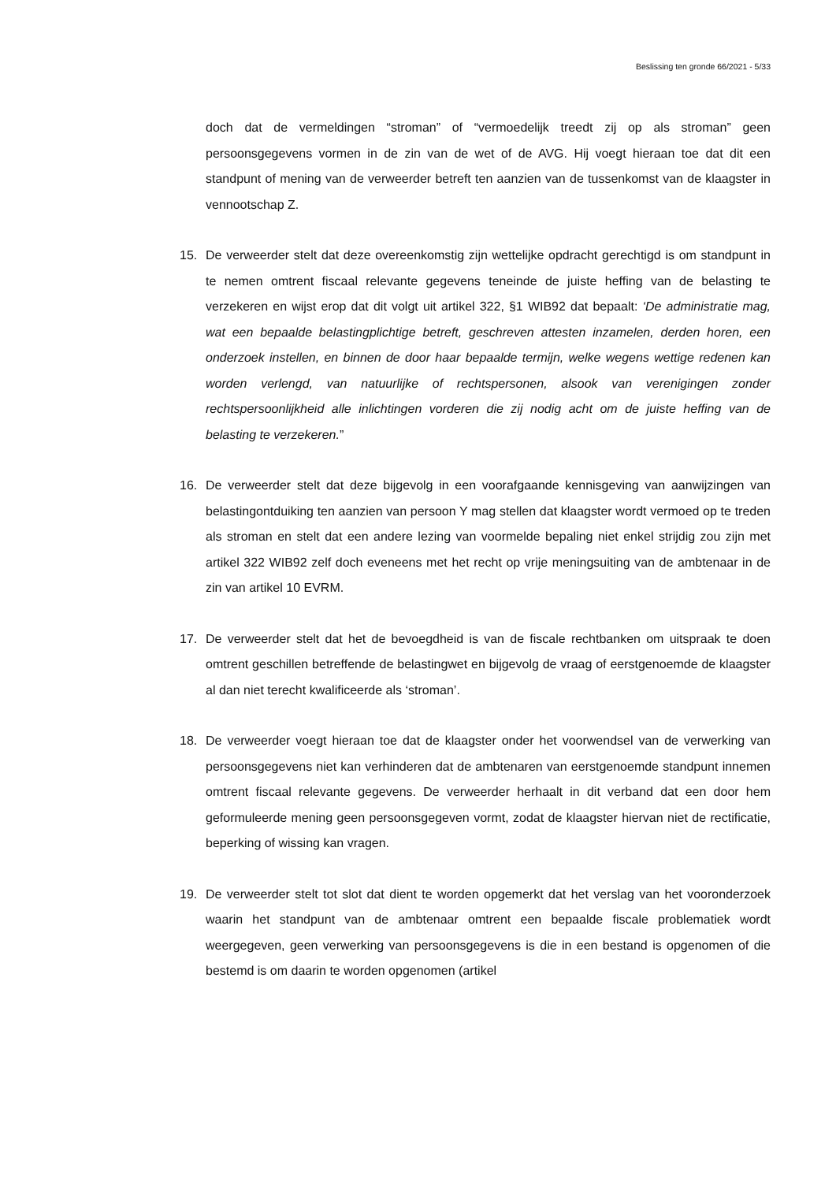Beslissing ten gronde 66/2021 - 5/33
doch dat de vermeldingen “stroman” of “vermoedelijk treedt zij op als stroman” geen persoonsgegevens vormen in de zin van de wet of de AVG. Hij voegt hieraan toe dat dit een standpunt of mening van de verweerder betreft ten aanzien van de tussenkomst van de klaagster in vennootschap Z.
15. De verweerder stelt dat deze overeenkomstig zijn wettelijke opdracht gerechtigd is om standpunt in te nemen omtrent fiscaal relevante gegevens teneinde de juiste heffing van de belasting te verzekeren en wijst erop dat dit volgt uit artikel 322, §1 WIB92 dat bepaalt: ‘De administratie mag, wat een bepaalde belastingplichtige betreft, geschreven attesten inzamelen, derden horen, een onderzoek instellen, en binnen de door haar bepaalde termijn, welke wegens wettige redenen kan worden verlengd, van natuurlijke of rechtspersonen, alsook van verenigingen zonder rechtspersoonlijkheid alle inlichtingen vorderen die zij nodig acht om de juiste heffing van de belasting te verzekeren.”
16. De verweerder stelt dat deze bijgevolg in een voorafgaande kennisgeving van aanwijzingen van belastingontduiking ten aanzien van persoon Y mag stellen dat klaagster wordt vermoed op te treden als stroman en stelt dat een andere lezing van voormelde bepaling niet enkel strijdig zou zijn met artikel 322 WIB92 zelf doch eveneens met het recht op vrije meningsuiting van de ambtenaar in de zin van artikel 10 EVRM.
17. De verweerder stelt dat het de bevoegdheid is van de fiscale rechtbanken om uitspraak te doen omtrent geschillen betreffende de belastingwet en bijgevolg de vraag of eerstgenoemde de klaagster al dan niet terecht kwalificeerde als ‘stroman’.
18. De verweerder voegt hieraan toe dat de klaagster onder het voorwendsel van de verwerking van persoonsgegevens niet kan verhinderen dat de ambtenaren van eerstgenoemde standpunt innemen omtrent fiscaal relevante gegevens. De verweerder herhaalt in dit verband dat een door hem geformuleerde mening geen persoonsgegeven vormt, zodat de klaagster hiervan niet de rectificatie, beperking of wissing kan vragen.
19. De verweerder stelt tot slot dat dient te worden opgemerkt dat het verslag van het vooronderzoek waarin het standpunt van de ambtenaar omtrent een bepaalde fiscale problematiek wordt weergegeven, geen verwerking van persoonsgegevens is die in een bestand is opgenomen of die bestemd is om daarin te worden opgenomen (artikel